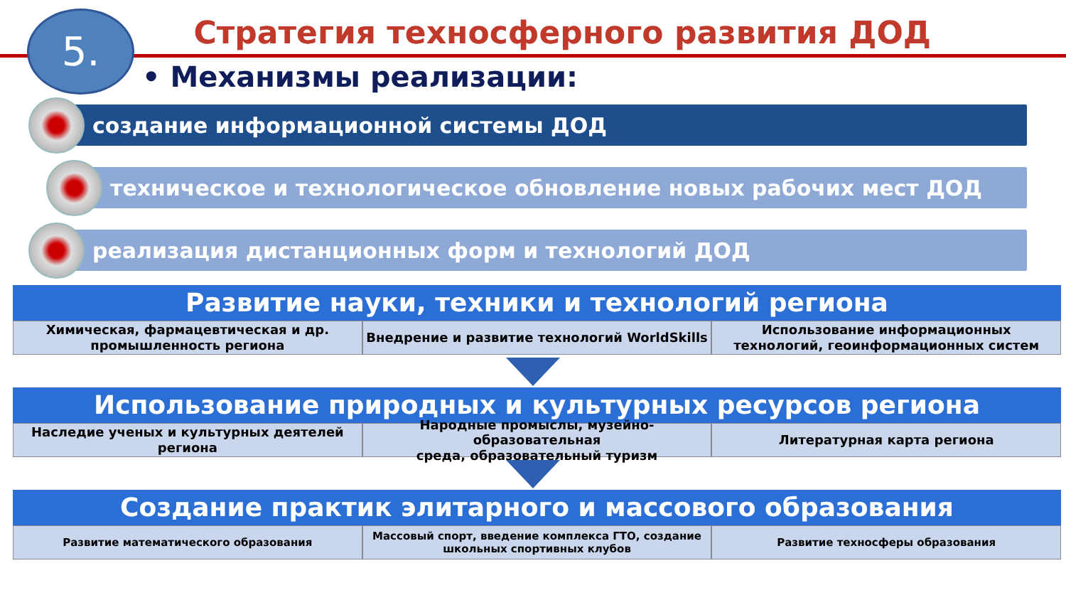5.
Стратегия техносферного развития ДОД
• Механизмы реализации:
создание информационной системы ДОД
техническое и технологическое обновление новых рабочих мест ДОД
реализация дистанционных форм и технологий ДОД
Развитие науки, техники и технологий региона
Химическая, фармацевтическая и др.
промышленность региона
Внедрение и развитие технологий WorldSkills
Использование информационных
технологий, геоинформационных систем
Использование природных и культурных ресурсов региона
Наследие ученых и культурных деятелей
региона
Народные промыслы, музейно-образовательная
среда, образовательный туризм
Литературная карта региона
Создание практик элитарного и массового образования
Развитие математического образования
Массовый спорт, введение комплекса ГТО, создание
школьных спортивных клубов
Развитие техносферы образования